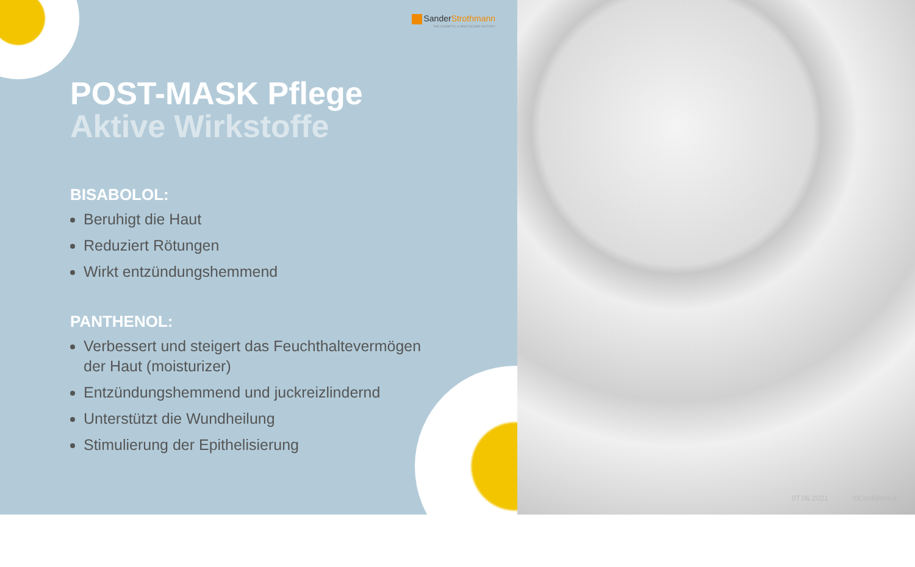SanderStrothmann
THE COSMETIC & HEALTHCARE FACTORY
POST-MASK Pflege
Aktive Wirkstoffe
BISABOLOL:
Beruhigt die Haut
Reduziert Rötungen
Wirkt entzündungshemmend
PANTHENOL:
Verbessert und steigert das Feuchthaltevermögen der Haut (moisturizer)
Entzündungshemmend und juckreizlindernd
Unterstützt die Wundheilung
Stimulierung der Epithelisierung
07.06.2021 ©Confidential